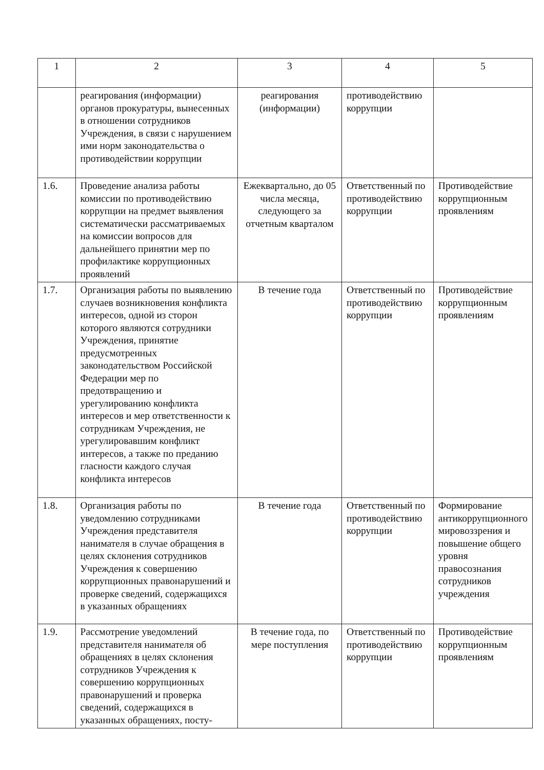| 1 | 2 | 3 | 4 | 5 |
| --- | --- | --- | --- | --- |
| | реагирования (информации) органов прокуратуры, вынесенных в отношении сотрудников Учреждения, в связи с нарушением ими норм законодательства о противодействии коррупции | реагирования (информации) | противодействию коррупции | |
| 1.6. | Проведение анализа работы комиссии по противодействию коррупции на предмет выявления систематически рассматриваемых на комиссии вопросов для дальнейшего принятии мер по профилактике коррупционных проявлений | Ежеквартально, до 05 числа месяца, следующего за отчетным кварталом | Ответственный по противодействию коррупции | Противодействие коррупционным проявлениям |
| 1.7. | Организация работы по выявлению случаев возникновения конфликта интересов, одной из сторон которого являются сотрудники Учреждения, принятие предусмотренных законодательством Российской Федерации мер по предотвращению и урегулированию конфликта интересов и мер ответственности к сотрудникам Учреждения, не урегулировавшим конфликт интересов, а также по преданию гласности каждого случая конфликта интересов | В течение года | Ответственный по противодействию коррупции | Противодействие коррупционным проявлениям |
| 1.8. | Организация работы по уведомлению сотрудниками Учреждения представителя нанимателя в случае обращения в целях склонения сотрудников Учреждения к совершению коррупционных правонарушений и проверке сведений, содержащихся в указанных обращениях | В течение года | Ответственный по противодействию коррупции | Формирование антикоррупционного мировоззрения и повышение общего уровня правосознания сотрудников учреждения |
| 1.9. | Рассмотрение уведомлений представителя нанимателя об обращениях в целях склонения сотрудников Учреждения к совершению коррупционных правонарушений и проверка сведений, содержащихся в указанных обращениях, посту- | В течение года, по мере поступления | Ответственный по противодействию коррупции | Противодействие коррупционным проявлениям |